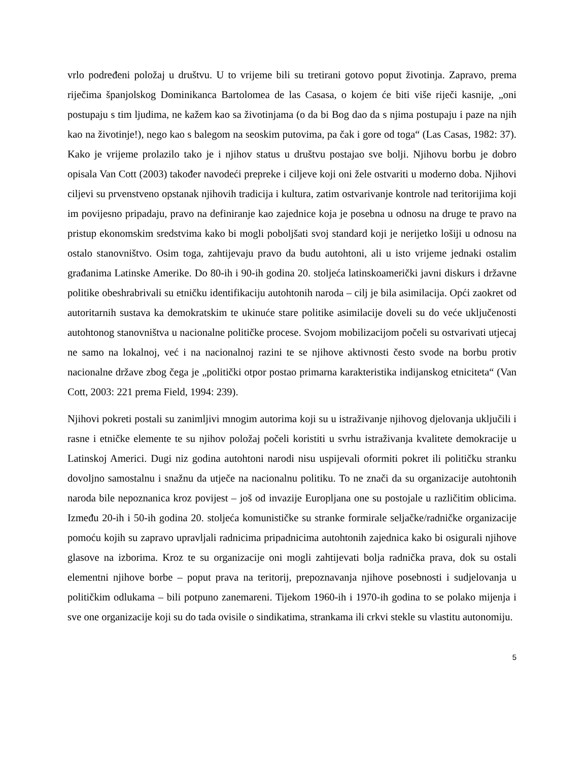vrlo podređeni položaj u društvu. U to vrijeme bili su tretirani gotovo poput životinja. Zapravo, prema riječima španjolskog Dominikanca Bartolomea de las Casasa, o kojem će biti više riječi kasnije, „oni postupaju s tim ljudima, ne kažem kao sa životinjama (o da bi Bog dao da s njima postupaju i paze na njih kao na životinje!), nego kao s balegom na seoskim putovima, pa čak i gore od toga“ (Las Casas, 1982: 37). Kako je vrijeme prolazilo tako je i njihov status u društvu postajao sve bolji. Njihovu borbu je dobro opisala Van Cott (2003) također navodeći prepreke i ciljeve koji oni žele ostvariti u moderno doba. Njihovi ciljevi su prvenstveno opstanak njihovih tradicija i kultura, zatim ostvarivanje kontrole nad teritorijima koji im povijesno pripadaju, pravo na definiranje kao zajednice koja je posebna u odnosu na druge te pravo na pristup ekonomskim sredstvima kako bi mogli poboljšati svoj standard koji je nerijetko lošiji u odnosu na ostalo stanovništvo. Osim toga, zahtijevaju pravo da budu autohtoni, ali u isto vrijeme jednaki ostalim građanima Latinske Amerike. Do 80-ih i 90-ih godina 20. stoljeća latinskoamerički javni diskurs i državne politike obeshrabrivali su etničku identifikaciju autohtonih naroda – cilj je bila asimilacija. Opći zaokret od autoritarnih sustava ka demokratskim te ukinuće stare politike asimilacije doveli su do veće uključenosti autohtonog stanovništva u nacionalne političke procese. Svojom mobilizacijom počeli su ostvarivati utjecaj ne samo na lokalnoj, već i na nacionalnoj razini te se njihove aktivnosti često svode na borbu protiv nacionalne države zbog čega je „politički otpor postao primarna karakteristika indijanskog etniciteta“ (Van Cott, 2003: 221 prema Field, 1994: 239).
Njihovi pokreti postali su zanimljivi mnogim autorima koji su u istraživanje njihovog djelovanja uključili i rasne i etničke elemente te su njihov položaj počeli koristiti u svrhu istraživanja kvalitete demokracije u Latinskoj Americi. Dugi niz godina autohtoni narodi nisu uspijevali oformiti pokret ili političku stranku dovoljno samostalnu i snažnu da utječe na nacionalnu politiku. To ne znači da su organizacije autohtonih naroda bile nepoznanica kroz povijest – još od invazije Europljana one su postojale u različitim oblicima. Između 20-ih i 50-ih godina 20. stoljeća komunističke su stranke formirale seljačke/radničke organizacije pomoću kojih su zapravo upravljali radnicima pripadnicima autohtonih zajednica kako bi osigurali njihove glasove na izborima. Kroz te su organizacije oni mogli zahtijevati bolja radnička prava, dok su ostali elementni njihove borbe – poput prava na teritorij, prepoznavanja njihove posebnosti i sudjelovanja u političkim odlukama – bili potpuno zanemareni. Tijekom 1960-ih i 1970-ih godina to se polako mijenja i sve one organizacije koji su do tada ovisile o sindikatima, strankama ili crkvi stekle su vlastitu autonomiju.
5